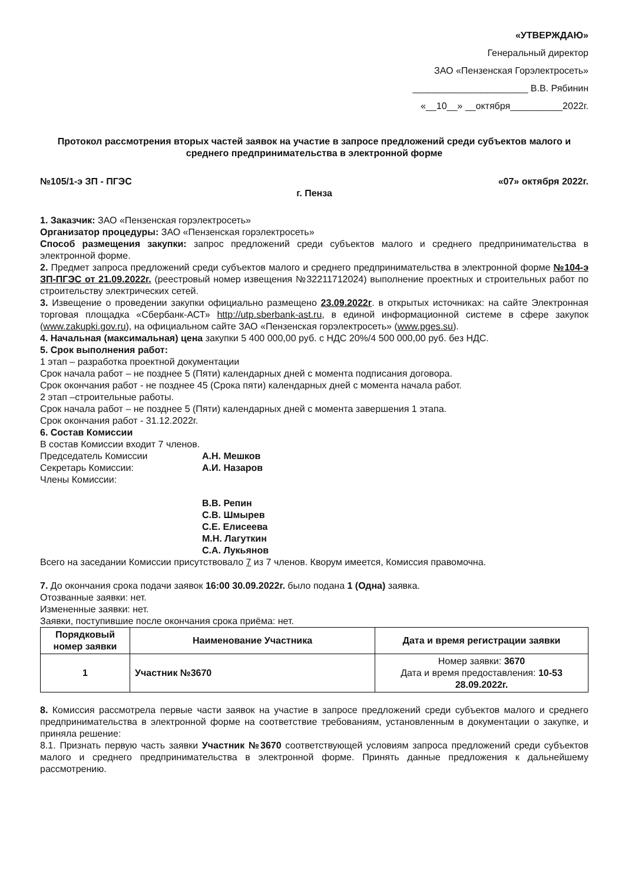«УТВЕРЖДАЮ»
Генеральный директор
ЗАО «Пензенская Горэлектросеть»
______________________ В.В. Рябинин
«__10__» __октября__________2022г.
Протокол рассмотрения вторых частей заявок на участие в запросе предложений среди субъектов малого и среднего предпринимательства в электронной форме
№105/1-э ЗП - ПГЭС «07» октября 2022г.
г. Пенза
1. Заказчик: ЗАО «Пензенская горэлектросеть»
Организатор процедуры: ЗАО «Пензенская горэлектросеть»
Способ размещения закупки: запрос предложений среди субъектов малого и среднего предпринимательства в электронной форме.
2. Предмет запроса предложений среди субъектов малого и среднего предпринимательства в электронной форме №104-э ЗП-ПГЭС от 21.09.2022г. (реестровый номер извещения №32211712024) выполнение проектных и строительных работ по строительству электрических сетей.
3. Извещение о проведении закупки официально размещено 23.09.2022г. в открытых источниках: на сайте Электронная торговая площадка «Сбербанк-АСТ» http://utp.sberbank-ast.ru, в единой информационной системе в сфере закупок (www.zakupki.gov.ru), на официальном сайте ЗАО «Пензенская горэлектросеть» (www.pges.su).
4. Начальная (максимальная) цена закупки 5 400 000,00 руб. с НДС 20%/4 500 000,00 руб. без НДС.
5. Срок выполнения работ:
1 этап – разработка проектной документации
Срок начала работ – не позднее 5 (Пяти) календарных дней с момента подписания договора.
Срок окончания работ - не позднее 45 (Срока пяти) календарных дней с момента начала работ.
2 этап –строительные работы.
Срок начала работ – не позднее 5 (Пяти) календарных дней с момента завершения 1 этапа.
Срок окончания работ - 31.12.2022г.
6. Состав Комиссии
В состав Комиссии входит 7 членов.
Председатель Комиссии А.Н. Мешков
Секретарь Комиссии: А.И. Назаров
Члены Комиссии:
В.В. Репин
С.В. Шмырев
С.Е. Елисеева
М.Н. Лагуткин
С.А. Лукьянов
Всего на заседании Комиссии присутствовало 7 из 7 членов. Кворум имеется, Комиссия правомочна.
7. До окончания срока подачи заявок 16:00 30.09.2022г. было подана 1 (Одна) заявка.
Отозванные заявки: нет.
Измененные заявки: нет.
Заявки, поступившие после окончания срока приёма: нет.
| Порядковый номер заявки | Наименование Участника | Дата и время регистрации заявки |
| --- | --- | --- |
| 1 | Участник №3670 | Номер заявки: 3670 Дата и время предоставления: 10-53 28.09.2022г. |
8. Комиссия рассмотрела первые части заявок на участие в запросе предложений среди субъектов малого и среднего предпринимательства в электронной форме на соответствие требованиям, установленным в документации о закупке, и приняла решение:
8.1. Признать первую часть заявки Участник №3670 соответствующей условиям запроса предложений среди субъектов малого и среднего предпринимательства в электронной форме. Принять данные предложения к дальнейшему рассмотрению.